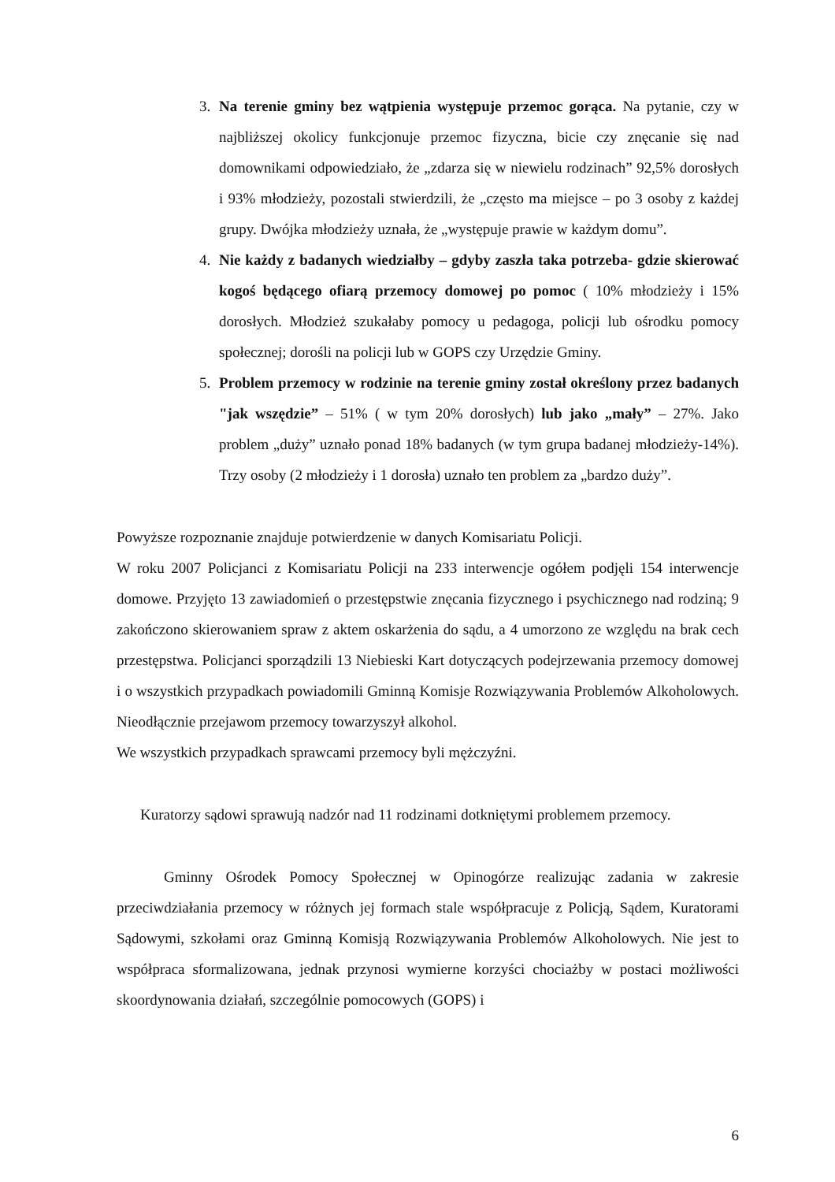3. Na terenie gminy bez wątpienia występuje przemoc gorąca. Na pytanie, czy w najbliższej okolicy funkcjonuje przemoc fizyczna, bicie czy znęcanie się nad domownikami odpowiedziało, że „zdarza się w niewielu rodzinach” 92,5% dorosłych i 93% młodzieży, pozostali stwierdzili, że „często ma miejsce – po 3 osoby z każdej grupy. Dwójka młodzieży uznała, że „występuje prawie w każdym domu”.
4. Nie każdy z badanych wiedziałby – gdyby zaszła taka potrzeba- gdzie skierować kogoś będącego ofiarą przemocy domowej po pomoc ( 10% młodzieży i 15% dorosłych. Młodzież szukałaby pomocy u pedagoga, policji lub ośrodku pomocy społecznej; dorośli na policji lub w GOPS czy Urzędzie Gminy.
5. Problem przemocy w rodzinie na terenie gminy został określony przez badanych "jak wszędzie” – 51% ( w tym 20% dorosłych) lub jako „mały” – 27%. Jako problem „duży” uznało ponad 18% badanych (w tym grupa badanej młodzieży-14%). Trzy osoby (2 młodzieży i 1 dorosła) uznało ten problem za „bardzo duży”.
Powyższe rozpoznanie znajduje potwierdzenie w danych Komisariatu Policji.
W roku 2007 Policjanci z Komisariatu Policji na 233 interwencje ogółem podjęli 154 interwencje domowe. Przyjęto 13 zawiadomień o przestępstwie znęcania fizycznego i psychicznego nad rodziną; 9 zakończono skierowaniem spraw z aktem oskarżenia do sądu, a 4 umorzono ze względu na brak cech przestępstwa. Policjanci sporządzili 13 Niebieski Kart dotyczących podejrzewania przemocy domowej i o wszystkich przypadkach powiadomili Gminną Komisje Rozwiązywania Problemów Alkoholowych. Nieodłącznie przejawom przemocy towarzyszył alkohol.
We wszystkich przypadkach sprawcami przemocy byli mężczyźni.
Kuratorzy sądowi sprawują nadzór nad 11 rodzinami dotkniętymi problemem przemocy.
Gminny Ośrodek Pomocy Społecznej w Opinogórze realizując zadania w zakresie przeciwdziałania przemocy w różnych jej formach stale współpracuje z Policją, Sądem, Kuratorami Sądowymi, szkołami oraz Gminną Komisją Rozwiązywania Problemów Alkoholowych. Nie jest to współpraca sformalizowana, jednak przynosi wymierne korzyści chociażby w postaci możliwości skoordynowania działań, szczególnie pomocowych (GOPS) i
6